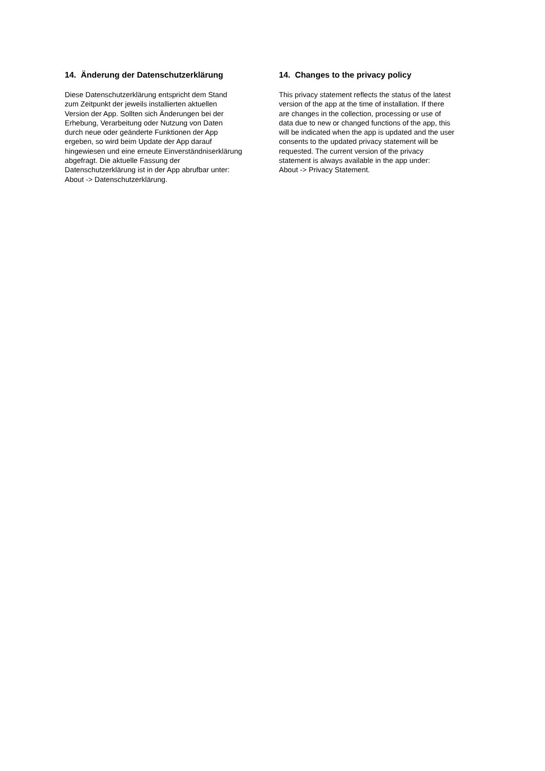14. Änderung der Datenschutzerklärung
Diese Datenschutzerklärung entspricht dem Stand
zum Zeitpunkt der jeweils installierten aktuellen
Version der App. Sollten sich Änderungen bei der
Erhebung, Verarbeitung oder Nutzung von Daten
durch neue oder geänderte Funktionen der App
ergeben, so wird beim Update der App darauf
hingewiesen und eine erneute Einverständniserklärung
abgefragt. Die aktuelle Fassung der
Datenschutzerklärung ist in der App abrufbar unter:
About -> Datenschutzerklärung.
14. Changes to the privacy policy
This privacy statement reflects the status of the latest
version of the app at the time of installation. If there
are changes in the collection, processing or use of
data due to new or changed functions of the app, this
will be indicated when the app is updated and the user
consents to the updated privacy statement will be
requested. The current version of the privacy
statement is always available in the app under:
About -> Privacy Statement.